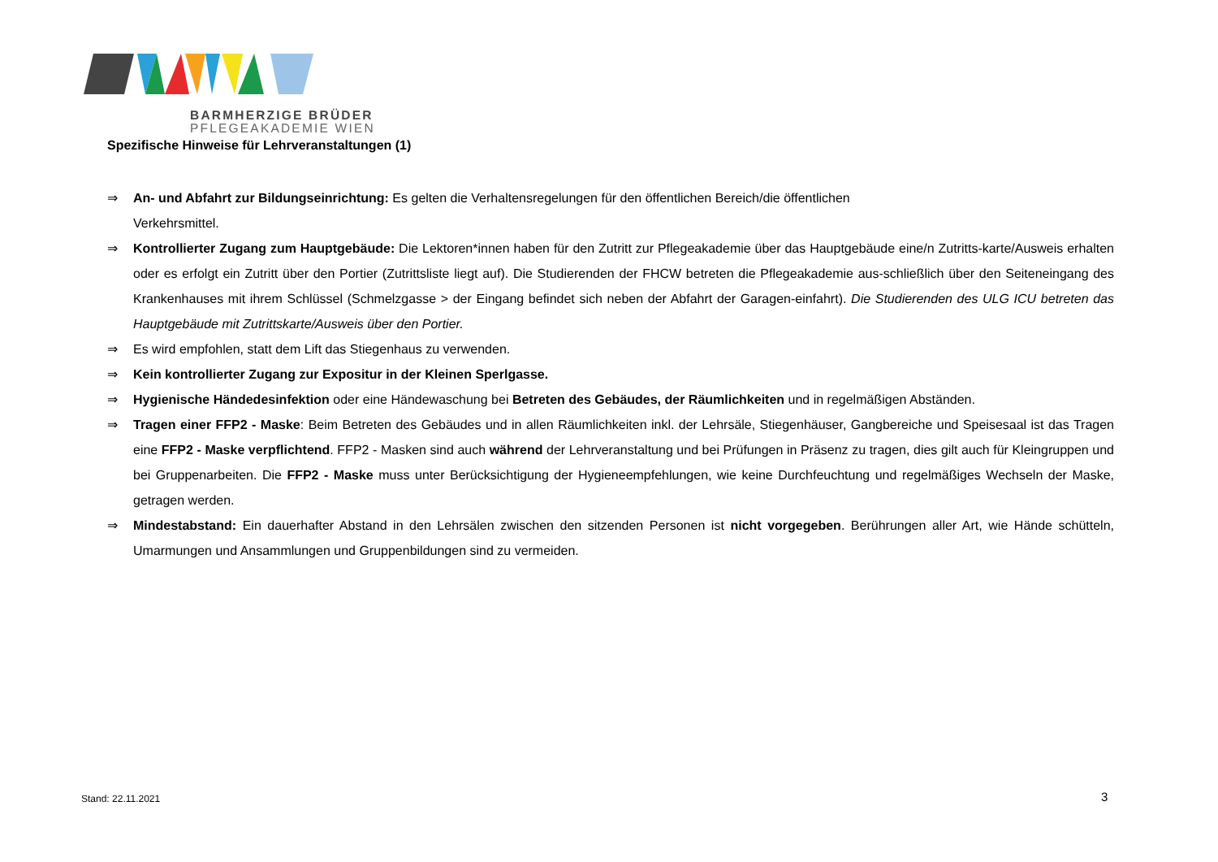BARMHERZIGE BRÜDER
PFLEGEAKADEMIE WIEN
Spezifische Hinweise für Lehrveranstaltungen (1)
⇒ An- und Abfahrt zur Bildungseinrichtung: Es gelten die Verhaltensregelungen für den öffentlichen Bereich/die öffentlichen
Verkehrsmittel.
⇒ Kontrollierter Zugang zum Hauptgebäude: Die Lektoren*innen haben für den Zutritt zur Pflegeakademie über das Hauptgebäude eine/n Zutritts-karte/Ausweis erhalten oder es erfolgt ein Zutritt über den Portier (Zutrittsliste liegt auf). Die Studierenden der FHCW betreten die Pflegeakademie aus-schließlich über den Seiteneingang des Krankenhauses mit ihrem Schlüssel (Schmelzgasse > der Eingang befindet sich neben der Abfahrt der Garagen-einfahrt). Die Studierenden des ULG ICU betreten das Hauptgebäude mit Zutrittskarte/Ausweis über den Portier.
⇒ Es wird empfohlen, statt dem Lift das Stiegenhaus zu verwenden.
⇒ Kein kontrollierter Zugang zur Expositur in der Kleinen Sperlgasse.
⇒ Hygienische Händedesinfektion oder eine Händewaschung bei Betreten des Gebäudes, der Räumlichkeiten und in regelmäßigen Abständen.
⇒ Tragen einer FFP2 - Maske: Beim Betreten des Gebäudes und in allen Räumlichkeiten inkl. der Lehrsäle, Stiegenhäuser, Gangbereiche und Speisesaal ist das Tragen eine FFP2 - Maske verpflichtend. FFP2 - Masken sind auch während der Lehrveranstaltung und bei Prüfungen in Präsenz zu tragen, dies gilt auch für Kleingruppen und bei Gruppenarbeiten. Die FFP2 - Maske muss unter Berücksichtigung der Hygieneempfehlungen, wie keine Durchfeuchtung und regelmäßiges Wechseln der Maske, getragen werden.
⇒ Mindestabstand: Ein dauerhafter Abstand in den Lehrsälen zwischen den sitzenden Personen ist nicht vorgegeben. Berührungen aller Art, wie Hände schütteln, Umarmungen und Ansammlungen und Gruppenbildungen sind zu vermeiden.
Stand: 22.11.2021 3